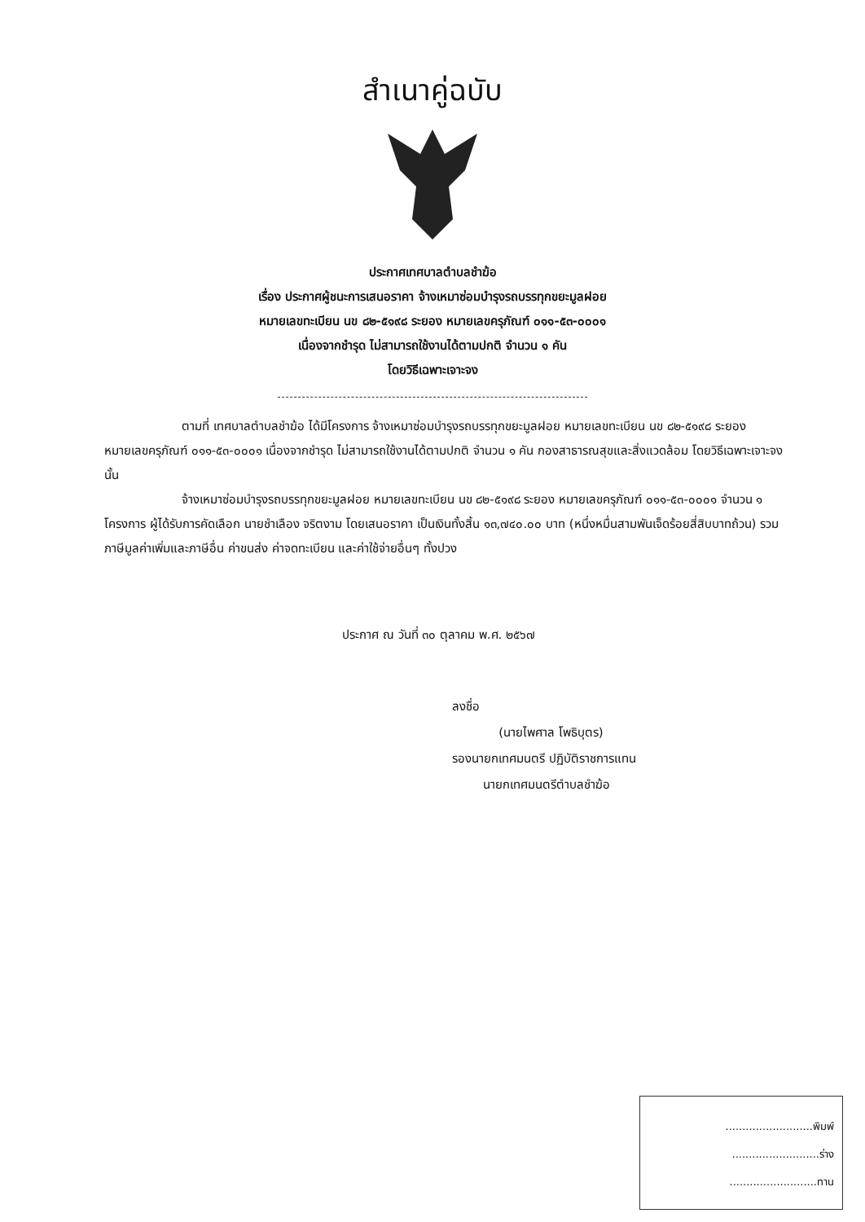สำเนาคู่ฉบับ
ประกาศเทศบาลตำบลชำฆ้อ
เรื่อง ประกาศผู้ชนะการเสนอราคา จ้างเหมาซ่อมบำรุงรถบรรทุกขยะมูลฝอย
หมายเลขทะเบียน นข ๘๒-๕๑๙๘ ระยอง หมายเลขครุภัณฑ์ ๐๑๑-๕๓-๐๐๐๑
เนื่องจากชำรุด ไม่สามารถใช้งานได้ตามปกติ จำนวน ๑ คัน
โดยวิธีเฉพาะเจาะจง
ตามที่ เทศบาลตำบลชำฆ้อ ได้มีโครงการ จ้างเหมาซ่อมบำรุงรถบรรทุกขยะมูลฝอย หมายเลขทะเบียน นข ๘๒-๕๑๙๘ ระยอง หมายเลขครุภัณฑ์ ๐๑๑-๕๓-๐๐๐๑ เนื่องจากชำรุด ไม่สามารถใช้งานได้ตามปกติ จำนวน ๑ คัน กองสาธารณสุขและสิ่งแวดล้อม โดยวิธีเฉพาะเจาะจง นั้น
จ้างเหมาซ่อมบำรุงรถบรรทุกขยะมูลฝอย หมายเลขทะเบียน นข ๘๒-๕๑๙๘ ระยอง หมายเลขครุภัณฑ์ ๐๑๑-๕๓-๐๐๐๑ จำนวน ๑ โครงการ ผู้ได้รับการคัดเลือก นายชำเลือง จริตงาม โดยเสนอราคา เป็นเงินทั้งสิ้น ๑๓,๗๔๐.๐๐ บาท (หนึ่งหมื่นสามพันเจ็ดร้อยสี่สิบบาทถ้วน) รวมภาษีมูลค่าเพิ่มและภาษีอื่น ค่าขนส่ง ค่าจดทะเบียน และค่าใช้จ่ายอื่นๆ ทั้งปวง
ประกาศ ณ วันที่ ๓๐ ตุลาคม พ.ศ. ๒๕๖๗
ลงชื่อ
(นายไพศาล โพธิบุตร)
รองนายกเทศมนตรี ปฏิบัติราชการแทน
นายกเทศมนตรีตำบลชำฆ้อ
..........................พิมพ์
..........................ร่าง
..........................ทาน